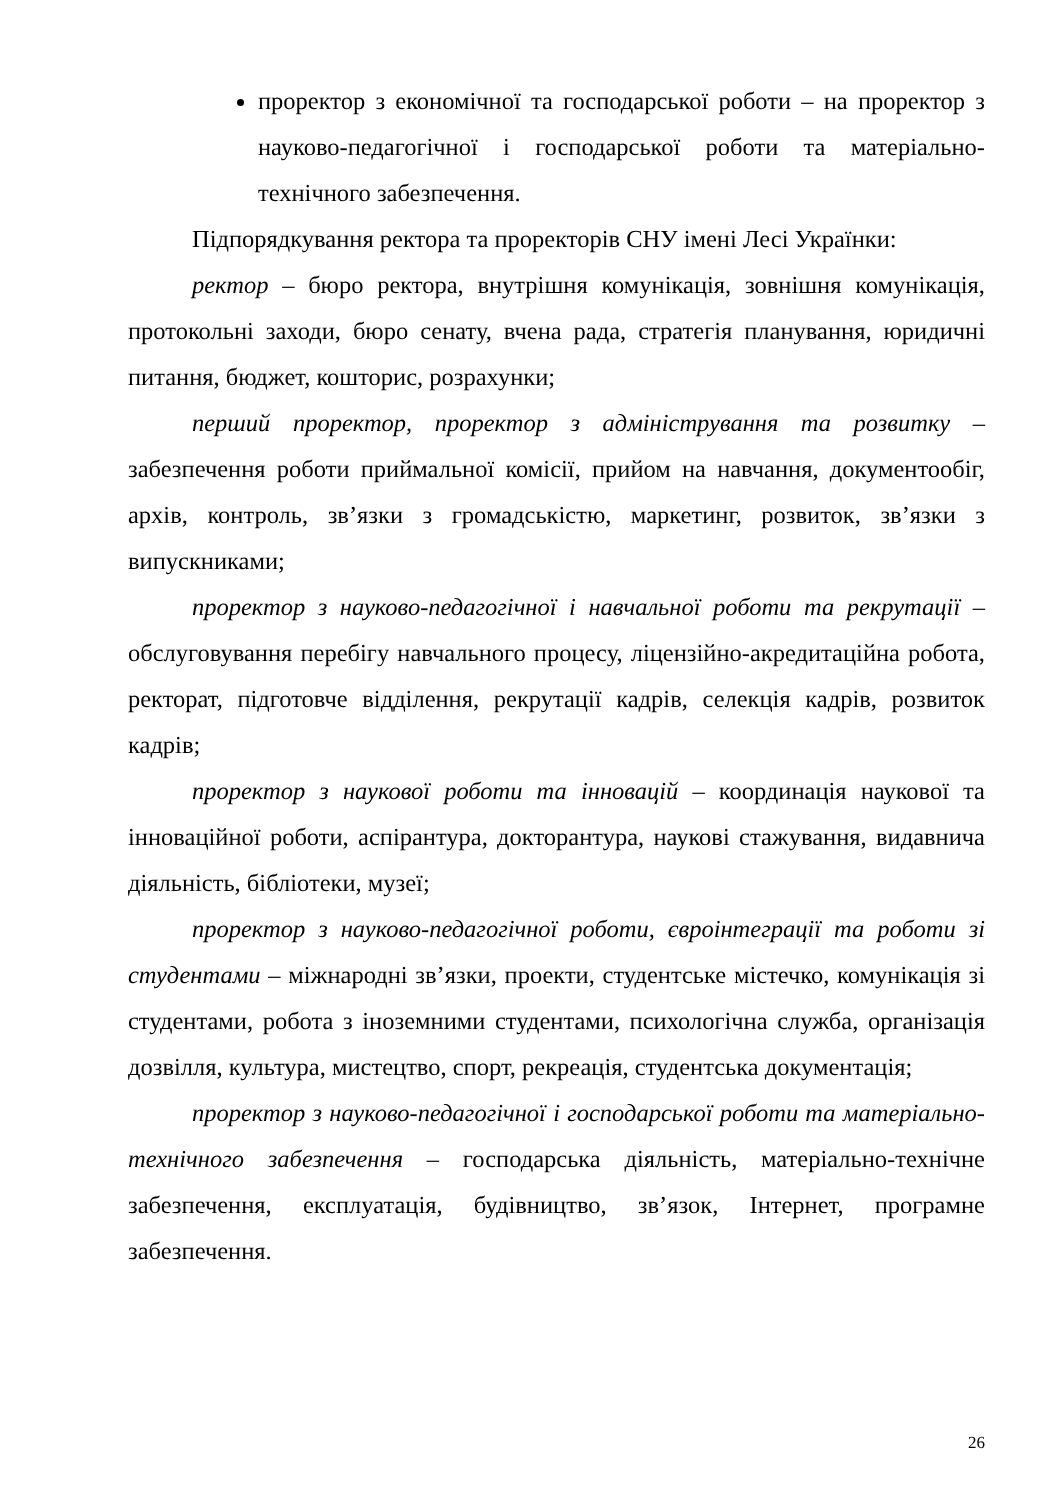проректор з економічної та господарської роботи – на проректор з науково-педагогічної і господарської роботи та матеріально-технічного забезпечення.
Підпорядкування ректора та проректорів СНУ імені Лесі Українки:
ректор – бюро ректора, внутрішня комунікація, зовнішня комунікація, протокольні заходи, бюро сенату, вчена рада, стратегія планування, юридичні питання, бюджет, кошторис, розрахунки;
перший проректор, проректор з адміністрування та розвитку – забезпечення роботи приймальної комісії, прийом на навчання, документообіг, архів, контроль, зв’язки з громадськістю, маркетинг, розвиток, зв’язки з випускниками;
проректор з науково-педагогічної і навчальної роботи та рекрутації – обслуговування перебігу навчального процесу, ліцензійно-акредитаційна робота, ректорат, підготовче відділення, рекрутації кадрів, селекція кадрів, розвиток кадрів;
проректор з наукової роботи та інновацій – координація наукової та інноваційної роботи, аспірантура, докторантура, наукові стажування, видавнича діяльність, бібліотеки, музеї;
проректор з науково-педагогічної роботи, євроінтеграції та роботи зі студентами – міжнародні зв’язки, проекти, студентське містечко, комунікація зі студентами, робота з іноземними студентами, психологічна служба, організація дозвілля, культура, мистецтво, спорт, рекреація, студентська документація;
проректор з науково-педагогічної і господарської роботи та матеріально-технічного забезпечення – господарська діяльність, матеріально-технічне забезпечення, експлуатація, будівництво, зв’язок, Інтернет, програмне забезпечення.
26